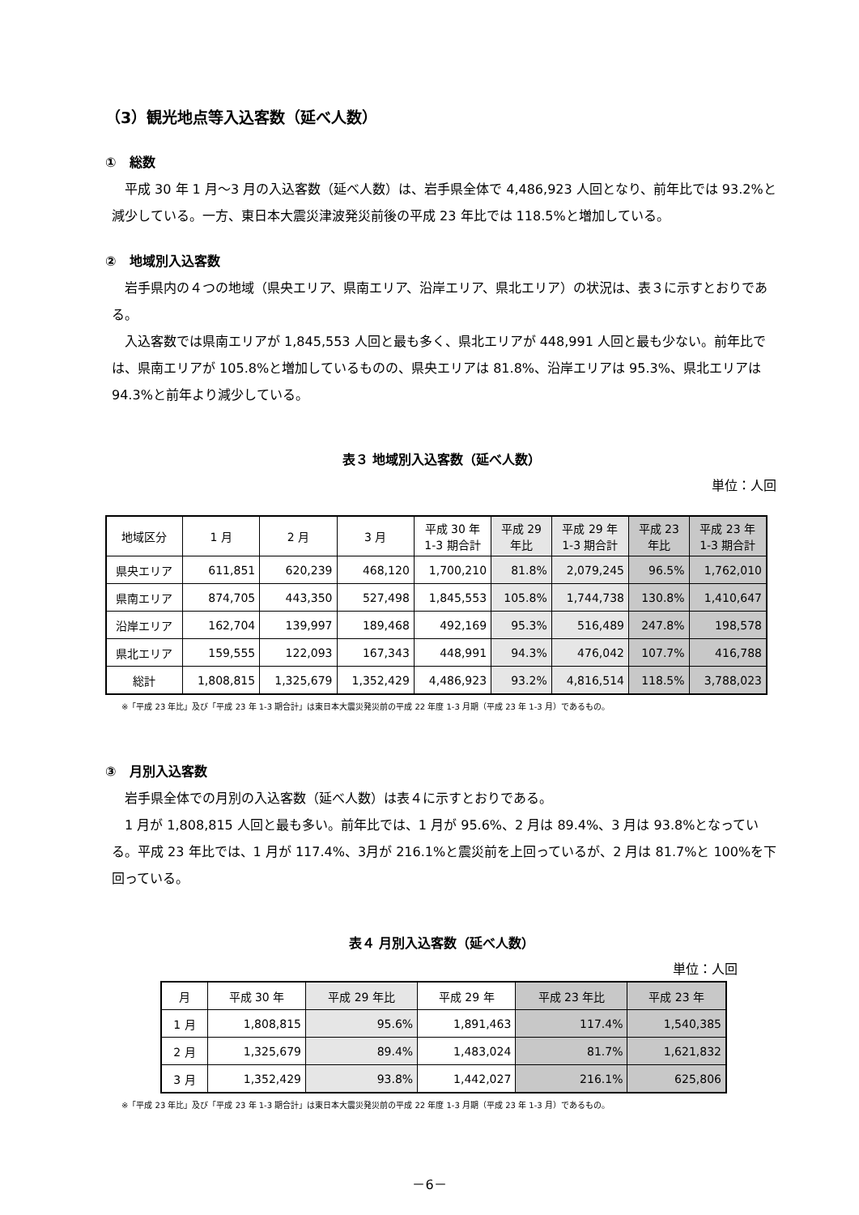（3）観光地点等入込客数（延べ人数）
①　総数
平成 30 年 1 月～3 月の入込客数（延べ人数）は、岩手県全体で 4,486,923 人回となり、前年比では 93.2%と減少している。一方、東日本大震災津波発災前後の平成 23 年比では 118.5%と増加している。
②　地域別入込客数
岩手県内の４つの地域（県央エリア、県南エリア、沿岸エリア、県北エリア）の状況は、表３に示すとおりである。
入込客数では県南エリアが 1,845,553 人回と最も多く、県北エリアが 448,991 人回と最も少ない。前年比では、県南エリアが 105.8%と増加しているものの、県央エリアは 81.8%、沿岸エリアは 95.3%、県北エリアは 94.3%と前年より減少している。
表３ 地域別入込客数（延べ人数）
単位：人回
| 地域区分 | 1 月 | 2 月 | 3 月 | 平成 30 年 1-3 期合計 | 平成 29 年比 | 平成 29 年 1-3 期合計 | 平成 23 年比 | 平成 23 年 1-3 期合計 |
| --- | --- | --- | --- | --- | --- | --- | --- | --- |
| 県央エリア | 611,851 | 620,239 | 468,120 | 1,700,210 | 81.8% | 2,079,245 | 96.5% | 1,762,010 |
| 県南エリア | 874,705 | 443,350 | 527,498 | 1,845,553 | 105.8% | 1,744,738 | 130.8% | 1,410,647 |
| 沿岸エリア | 162,704 | 139,997 | 189,468 | 492,169 | 95.3% | 516,489 | 247.8% | 198,578 |
| 県北エリア | 159,555 | 122,093 | 167,343 | 448,991 | 94.3% | 476,042 | 107.7% | 416,788 |
| 総計 | 1,808,815 | 1,325,679 | 1,352,429 | 4,486,923 | 93.2% | 4,816,514 | 118.5% | 3,788,023 |
※「平成 23 年比」及び「平成 23 年 1-3 期合計」は東日本大震災発災前の平成 22 年度 1-3 月期（平成 23 年 1-3 月）であるもの。
③　月別入込客数
岩手県全体での月別の入込客数（延べ人数）は表４に示すとおりである。
1 月が 1,808,815 人回と最も多い。前年比では、1 月が 95.6%、2 月は 89.4%、3 月は 93.8%となっている。平成 23 年比では、1 月が 117.4%、3月が 216.1%と震災前を上回っているが、2 月は 81.7%と 100%を下回っている。
表４ 月別入込客数（延べ人数）
単位：人回
| 月 | 平成 30 年 | 平成 29 年比 | 平成 29 年 | 平成 23 年比 | 平成 23 年 |
| --- | --- | --- | --- | --- | --- |
| 1 月 | 1,808,815 | 95.6% | 1,891,463 | 117.4% | 1,540,385 |
| 2 月 | 1,325,679 | 89.4% | 1,483,024 | 81.7% | 1,621,832 |
| 3 月 | 1,352,429 | 93.8% | 1,442,027 | 216.1% | 625,806 |
※「平成 23 年比」及び「平成 23 年 1-3 期合計」は東日本大震災発災前の平成 22 年度 1-3 月期（平成 23 年 1-3 月）であるもの。
－6－